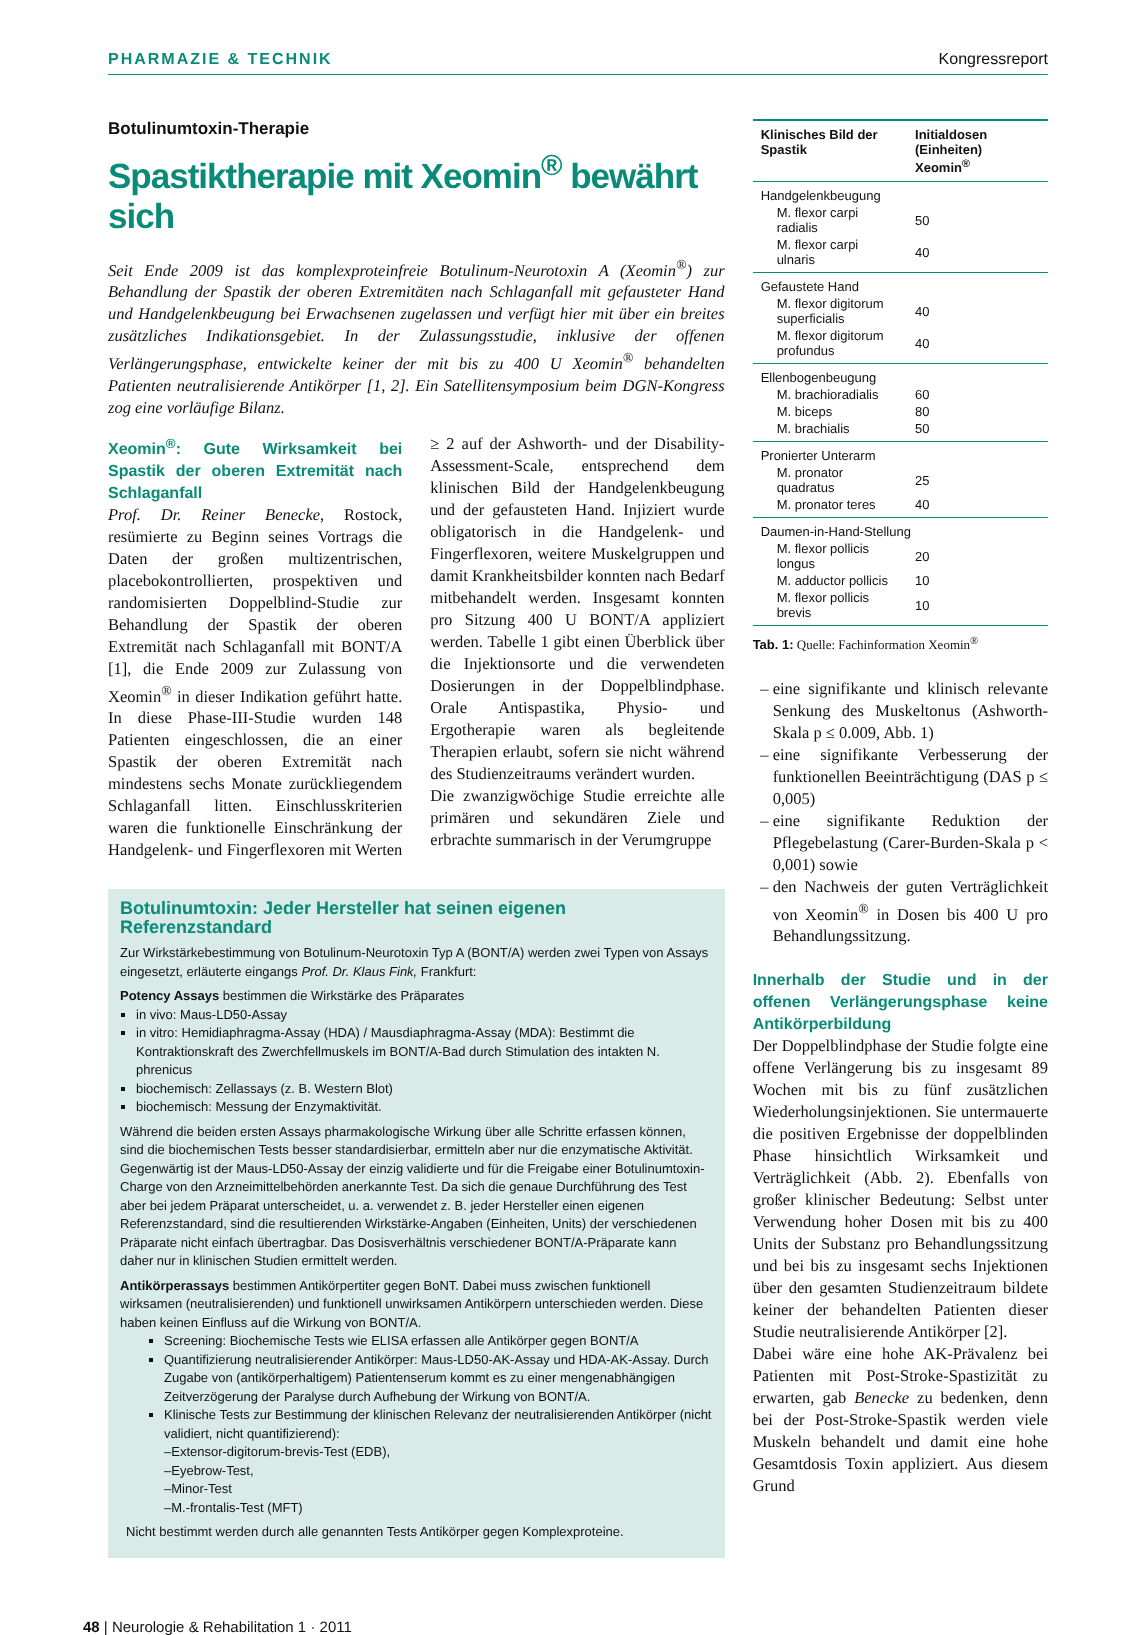PHARMAZIE & TECHNIK Kongressreport
Botulinumtoxin-Therapie
Spastiktherapie mit Xeomin<sup>®</sup> bewährt sich
Seit Ende 2009 ist das komplexproteinfreie Botulinum-Neurotoxin A (Xeomin<sup>®</sup>) zur Behandlung der Spastik der oberen Extremitäten nach Schlaganfall mit gefausteter Hand und Handgelenkbeugung bei Erwachsenen zugelassen und verfügt hier mit über ein breites zusätzliches Indikationsgebiet. In der Zulassungsstudie, inklusive der offenen Verlängerungsphase, entwickelte keiner der mit bis zu 400 U Xeomin<sup>®</sup> behandelten Patienten neutralisierende Antikörper [1, 2]. Ein Satellitensymposium beim DGN-Kongress zog eine vorläufige Bilanz.
Xeomin<sup>®</sup>: Gute Wirksamkeit bei Spastik der oberen Extremität nach Schlaganfall
Prof. Dr. Reiner Benecke, Rostock, resümierte zu Beginn seines Vortrags die Daten der großen multizentrischen, placebokontrollierten, prospektiven und randomisierten Doppelblind-Studie zur Behandlung der Spastik der oberen Extremität nach Schlaganfall mit BONT/A [1], die Ende 2009 zur Zulassung von Xeomin<sup>®</sup> in dieser Indikation geführt hatte. In diese Phase-III-Studie wurden 148 Patienten eingeschlossen, die an einer Spastik der oberen Extremität nach mindestens sechs Monate zurückliegendem Schlaganfall litten. Einschlusskriterien waren die funktionelle Einschränkung der Handgelenk- und Fingerflexoren mit Werten ≥ 2 auf der Ashworth- und der Disability-Assessment-Scale, entsprechend dem klinischen Bild der Handgelenkbeugung und der gefausteten Hand. Injiziert wurde obligatorisch in die Handgelenk- und Fingerflexoren, weitere Muskelgruppen und damit Krankheitsbilder konnten nach Bedarf mitbehandelt werden. Insgesamt konnten pro Sitzung 400 U BONT/A appliziert werden. Tabelle 1 gibt einen Überblick über die Injektionsorte und die verwendeten Dosierungen in der Doppelblindphase. Orale Antispastika, Physio- und Ergotherapie waren als begleitende Therapien erlaubt, sofern sie nicht während des Studienzeitraums verändert wurden.
Die zwanzigwöchige Studie erreichte alle primären und sekundären Ziele und erbrachte summarisch in der Verumgruppe
Botulinumtoxin: Jeder Hersteller hat seinen eigenen Referenzstandard
Zur Wirkstärkebestimmung von Botulinum-Neurotoxin Typ A (BONT/A) werden zwei Typen von Assays eingesetzt, erläuterte eingangs Prof. Dr. Klaus Fink, Frankfurt:
Potency Assays bestimmen die Wirkstärke des Präparates
in vivo: Maus-LD50-Assay
in vitro: Hemidiaphragma-Assay (HDA) / Mausdiaphragma-Assay (MDA): Bestimmt die Kontraktionskraft des Zwerchfellmuskels im BONT/A-Bad durch Stimulation des intakten N. phrenicus
biochemisch: Zellassays (z. B. Western Blot)
biochemisch: Messung der Enzymaktivität.
Während die beiden ersten Assays pharmakologische Wirkung über alle Schritte erfassen können, sind die biochemischen Tests besser standardisierbar, ermitteln aber nur die enzymatische Aktivität. Gegenwärtig ist der Maus-LD50-Assay der einzig validierte und für die Freigabe einer Botulinumtoxin-Charge von den Arzneimittelbehörden anerkannte Test. Da sich die genaue Durchführung des Test aber bei jedem Präparat unterscheidet, u. a. verwendet z. B. jeder Hersteller einen eigenen Referenzstandard, sind die resultierenden Wirkstärke-Angaben (Einheiten, Units) der verschiedenen Präparate nicht einfach übertragbar. Das Dosisverhältnis verschiedener BONT/A-Präparate kann daher nur in klinischen Studien ermittelt werden.
Antikörperassays bestimmen Antikörpertiter gegen BoNT. Dabei muss zwischen funktionell wirksamen (neutralisierenden) und funktionell unwirksamen Antikörpern unterschieden werden. Diese haben keinen Einfluss auf die Wirkung von BONT/A.
Screening: Biochemische Tests wie ELISA erfassen alle Antikörper gegen BONT/A
Quantifizierung neutralisierender Antikörper: Maus-LD50-AK-Assay und HDA-AK-Assay. Durch Zugabe von (antikörperhaltigem) Patientenserum kommt es zu einer mengenabhängigen Zeitverzögerung der Paralyse durch Aufhebung der Wirkung von BONT/A.
Klinische Tests zur Bestimmung der klinischen Relevanz der neutralisierenden Antikörper (nicht validiert, nicht quantifizierend):
–Extensor-digitorum-brevis-Test (EDB),
–Eyebrow-Test,
–Minor-Test
–M.-frontalis-Test (MFT)
Nicht bestimmt werden durch alle genannten Tests Antikörper gegen Komplexproteine.
| Klinisches Bild der Spastik | Initialdosen (Einheiten) Xeomin<sup>®</sup> |
| --- | --- |
| Handgelenkbeugung | |
| M. flexor carpi radialis | 50 |
| M. flexor carpi ulnaris | 40 |
| Gefaustete Hand | |
| M. flexor digitorum superficialis | 40 |
| M. flexor digitorum profundus | 40 |
| Ellenbogenbeugung | |
| M. brachioradialis | 60 |
| M. biceps | 80 |
| M. brachialis | 50 |
| Pronierter Unterarm | |
| M. pronator quadratus | 25 |
| M. pronator teres | 40 |
| Daumen-in-Hand-Stellung | |
| M. flexor pollicis longus | 20 |
| M. adductor pollicis | 10 |
| M. flexor pollicis brevis | 10 |
Tab. 1: Quelle: Fachinformation Xeomin<sup>®</sup>
eine signifikante und klinisch relevante Senkung des Muskeltonus (Ashworth-Skala p ≤ 0.009, Abb. 1)
eine signifikante Verbesserung der funktionellen Beeinträchtigung (DAS p ≤ 0,005)
eine signifikante Reduktion der Pflegebelastung (Carer-Burden-Skala p < 0,001) sowie
den Nachweis der guten Verträglichkeit von Xeomin<sup>®</sup> in Dosen bis 400 U pro Behandlungssitzung.
Innerhalb der Studie und in der offenen Verlängerungsphase keine Antikörperbildung
Der Doppelblindphase der Studie folgte eine offene Verlängerung bis zu insgesamt 89 Wochen mit bis zu fünf zusätzlichen Wiederholungsinjektionen. Sie untermauerte die positiven Ergebnisse der doppelblinden Phase hinsichtlich Wirksamkeit und Verträglichkeit (Abb. 2). Ebenfalls von großer klinischer Bedeutung: Selbst unter Verwendung hoher Dosen mit bis zu 400 Units der Substanz pro Behandlungssitzung und bei bis zu insgesamt sechs Injektionen über den gesamten Studienzeitraum bildete keiner der behandelten Patienten dieser Studie neutralisierende Antikörper [2].
Dabei wäre eine hohe AK-Prävalenz bei Patienten mit Post-Stroke-Spastizität zu erwarten, gab Benecke zu bedenken, denn bei der Post-Stroke-Spastik werden viele Muskeln behandelt und damit eine hohe Gesamtdosis Toxin appliziert. Aus diesem Grund
48 | Neurologie & Rehabilitation 1 · 2011